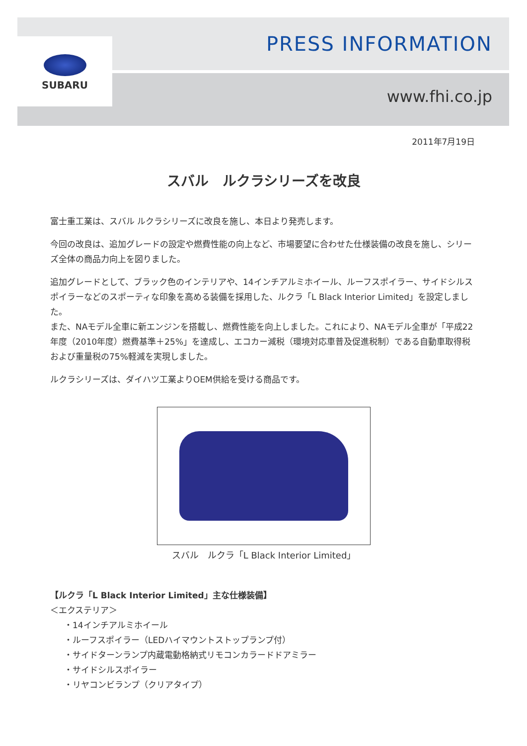SUBARU PRESS INFORMATION
www.fhi.co.jp
2011年7月19日
スバル　ルクラシリーズを改良
富士重工業は、スバル ルクラシリーズに改良を施し、本日より発売します。
今回の改良は、追加グレードの設定や燃費性能の向上など、市場要望に合わせた仕様装備の改良を施し、シリーズ全体の商品力向上を図りました。
追加グレードとして、ブラック色のインテリアや、14インチアルミホイール、ルーフスポイラー、サイドシルスポイラーなどのスポーティな印象を高める装備を採用した、ルクラ「L Black Interior Limited」を設定しました。
また、NAモデル全車に新エンジンを搭載し、燃費性能を向上しました。これにより、NAモデル全車が「平成22年度（2010年度）燃費基準＋25%」を達成し、エコカー減税（環境対応車普及促進税制）である自動車取得税および重量税の75%軽減を実現しました。
ルクラシリーズは、ダイハツ工業よりOEM供給を受ける商品です。
スバル　ルクラ「L Black Interior Limited」
【ルクラ「L Black Interior Limited」主な仕様装備】
＜エクステリア＞
・14インチアルミホイール
・ルーフスポイラー（LEDハイマウントストップランプ付）
・サイドターンランプ内蔵電動格納式リモコンカラードドアミラー
・サイドシルスポイラー
・リヤコンビランプ（クリアタイプ）